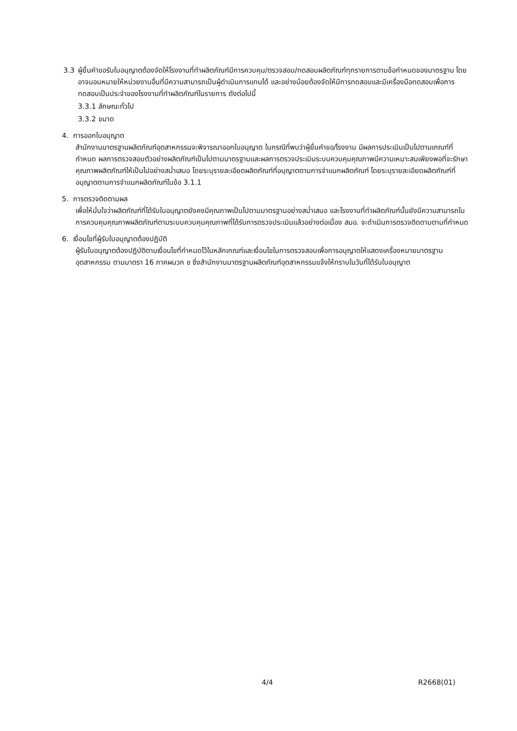3.3 ผู้ยื่นคำขอรับใบอนุญาตต้องจัดให้โรงงานที่ทำผลิตภัณฑ์มีการควบคุม/ตรวจสอบ/ทดสอบผลิตภัณฑ์ทุกรายการตามข้อกำหนดของมาตรฐาน โดยอาจมอบหมายให้หน่วยงานอื่นที่มีความสามารถเป็นผู้ดำเนินการแทนได้ และอย่างน้อยต้องจัดให้มีการทดสอบและมีเครื่องมือทดสอบเพื่อการทดสอบเป็นประจำของโรงงานที่ทำผลิตภัณฑ์ในรายการ ดังต่อไปนี้
3.3.1 ลักษณะทั่วไป
3.3.2 ขนาด
4. การออกใบอนุญาต
สำนักงานมาตรฐานผลิตภัณฑ์อุตสาหกรรมจะพิจารณาออกใบอนุญาต ในกรณีที่พบว่าผู้ยื่นคำขอ/โรงงาน มีผลการประเมินเป็นไปตามเกณฑ์ที่กำหนด ผลการตรวจสอบตัวอย่างผลิตภัณฑ์เป็นไปตามมาตรฐานและผลการตรวจประเมินระบบควบคุมคุณภาพมีความเหมาะสมเพียงพอที่จะรักษาคุณภาพผลิตภัณฑ์ให้เป็นไปอย่างสม่ำเสมอ โดยระบุรายละเอียดผลิตภัณฑ์ที่อนุญาตตามการจำแนกผลิตภัณฑ์ โดยระบุรายละเอียดผลิตภัณฑ์ที่อนุญาตตามการจำแนกผลิตภัณฑ์ในข้อ 3.1.1
5. การตรวจติดตามผล
เพื่อให้มั่นใจว่าผลิตภัณฑ์ที่ได้รับใบอนุญาตยังคงมีคุณภาพเป็นไปตามมาตรฐานอย่างสม่ำเสมอ และโรงงานที่ทำผลิตภัณฑ์นั้นยังมีความสามารถในการควบคุมคุณภาพผลิตภัณฑ์ตามระบบควบคุมคุณภาพที่ได้รับการตรวจประเมินแล้วอย่างต่อเนื่อง สมอ. จะดำเนินการตรวจติดตามตามที่กำหนด
6. เงื่อนไขที่ผู้รับใบอนุญาตต้องปฏิบัติ
ผู้รับใบอนุญาตต้องปฏิบัติตามเงื่อนไขที่กำหนดไว้ในหลักเกณฑ์และเงื่อนไขในการตรวจสอบเพื่อการอนุญาตให้แสดงเครื่องหมายมาตรฐานอุตสาหกรรม ตามมาตรา 16 ภาคผนวก ข ซึ่งสำนักงานมาตรฐานผลิตภัณฑ์อุตสาหกรรมแจ้งให้ทราบในวันที่ได้รับใบอนุญาต
4/4 R2668(01)